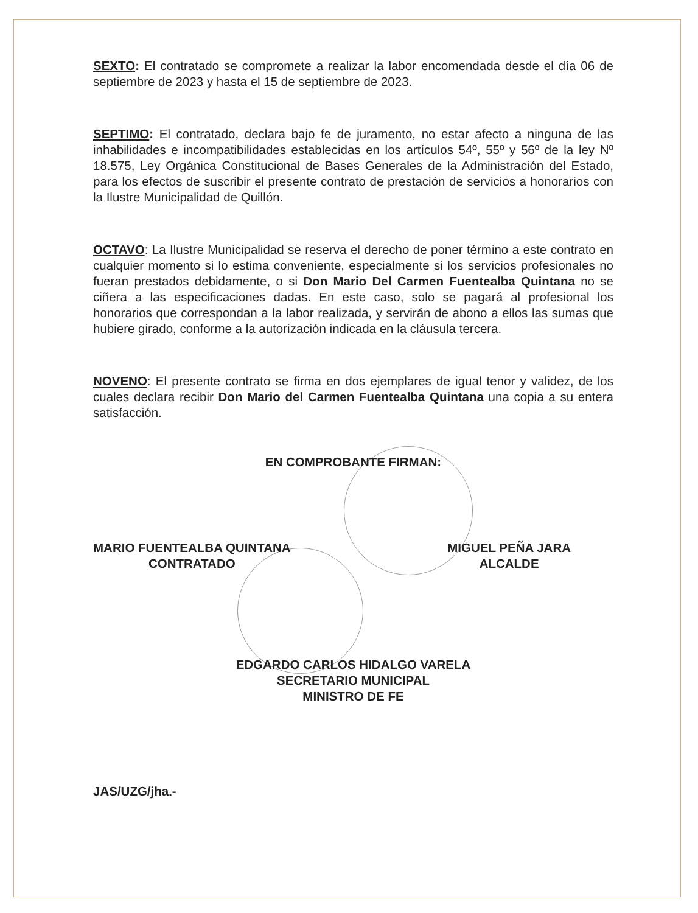SEXTO: El contratado se compromete a realizar la labor encomendada desde el día 06 de septiembre de 2023 y hasta el 15 de septiembre de 2023.
SEPTIMO: El contratado, declara bajo fe de juramento, no estar afecto a ninguna de las inhabilidades e incompatibilidades establecidas en los artículos 54º, 55º y 56º de la ley Nº 18.575, Ley Orgánica Constitucional de Bases Generales de la Administración del Estado, para los efectos de suscribir el presente contrato de prestación de servicios a honorarios con la Ilustre Municipalidad de Quillón.
OCTAVO: La Ilustre Municipalidad se reserva el derecho de poner término a este contrato en cualquier momento si lo estima conveniente, especialmente si los servicios profesionales no fueran prestados debidamente, o si Don Mario Del Carmen Fuentealba Quintana no se ciñera a las especificaciones dadas. En este caso, solo se pagará al profesional los honorarios que correspondan a la labor realizada, y servirán de abono a ellos las sumas que hubiere girado, conforme a la autorización indicada en la cláusula tercera.
NOVENO: El presente contrato se firma en dos ejemplares de igual tenor y validez, de los cuales declara recibir Don Mario del Carmen Fuentealba Quintana una copia a su entera satisfacción.
EN COMPROBANTE FIRMAN:
MARIO FUENTEALBA QUINTANA
CONTRATADO
MIGUEL PEÑA JARA
ALCALDE
EDGARDO CARLOS HIDALGO VARELA
SECRETARIO MUNICIPAL
MINISTRO DE FE
JAS/UZG/jha.-